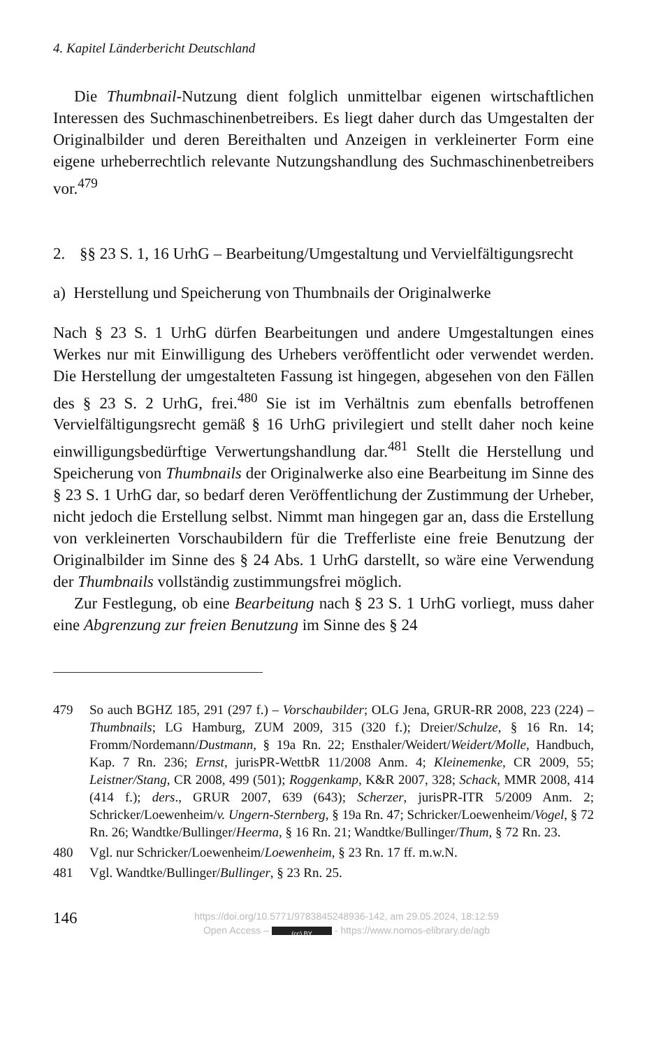4. Kapitel Länderbericht Deutschland
Die Thumbnail-Nutzung dient folglich unmittelbar eigenen wirtschaftlichen Interessen des Suchmaschinenbetreibers. Es liegt daher durch das Umgestalten der Originalbilder und deren Bereithalten und Anzeigen in verkleinerter Form eine eigene urheberrechtlich relevante Nutzungshandlung des Suchmaschinenbetreibers vor.<sup>479</sup>
2. §§ 23 S. 1, 16 UrhG – Bearbeitung/Umgestaltung und Vervielfältigungsrecht
a) Herstellung und Speicherung von Thumbnails der Originalwerke
Nach § 23 S. 1 UrhG dürfen Bearbeitungen und andere Umgestaltungen eines Werkes nur mit Einwilligung des Urhebers veröffentlicht oder verwendet werden. Die Herstellung der umgestalteten Fassung ist hingegen, abgesehen von den Fällen des § 23 S. 2 UrhG, frei.<sup>480</sup> Sie ist im Verhältnis zum ebenfalls betroffenen Vervielfältigungsrecht gemäß § 16 UrhG privilegiert und stellt daher noch keine einwilligungsbedürftige Verwertungshandlung dar.<sup>481</sup> Stellt die Herstellung und Speicherung von Thumbnails der Originalwerke also eine Bearbeitung im Sinne des § 23 S. 1 UrhG dar, so bedarf deren Veröffentlichung der Zustimmung der Urheber, nicht jedoch die Erstellung selbst. Nimmt man hingegen gar an, dass die Erstellung von verkleinerten Vorschaubildern für die Trefferliste eine freie Benutzung der Originalbilder im Sinne des § 24 Abs. 1 UrhG darstellt, so wäre eine Verwendung der Thumbnails vollständig zustimmungsfrei möglich.
Zur Festlegung, ob eine Bearbeitung nach § 23 S. 1 UrhG vorliegt, muss daher eine Abgrenzung zur freien Benutzung im Sinne des § 24
479 So auch BGHZ 185, 291 (297 f.) – Vorschaubilder; OLG Jena, GRUR-RR 2008, 223 (224) – Thumbnails; LG Hamburg, ZUM 2009, 315 (320 f.); Dreier/Schulze, § 16 Rn. 14; Fromm/Nordemann/Dustmann, § 19a Rn. 22; Ensthaler/Weidert/Weidert/Molle, Handbuch, Kap. 7 Rn. 236; Ernst, jurisPR-WettbR 11/2008 Anm. 4; Kleinemenke, CR 2009, 55; Leistner/Stang, CR 2008, 499 (501); Roggenkamp, K&R 2007, 328; Schack, MMR 2008, 414 (414 f.); ders., GRUR 2007, 639 (643); Scherzer, jurisPR-ITR 5/2009 Anm. 2; Schricker/Loewenheim/v. Ungern-Sternberg, § 19a Rn. 47; Schricker/Loewenheim/Vogel, § 72 Rn. 26; Wandtke/Bullinger/Heerma, § 16 Rn. 21; Wandtke/Bullinger/Thum, § 72 Rn. 23.
480 Vgl. nur Schricker/Loewenheim/Loewenheim, § 23 Rn. 17 ff. m.w.N.
481 Vgl. Wandtke/Bullinger/Bullinger, § 23 Rn. 25.
146
https://doi.org/10.5771/9783845248936-142, am 29.05.2024, 18:12:59
Open Access – (cc) BY - https://www.nomos-elibrary.de/agb